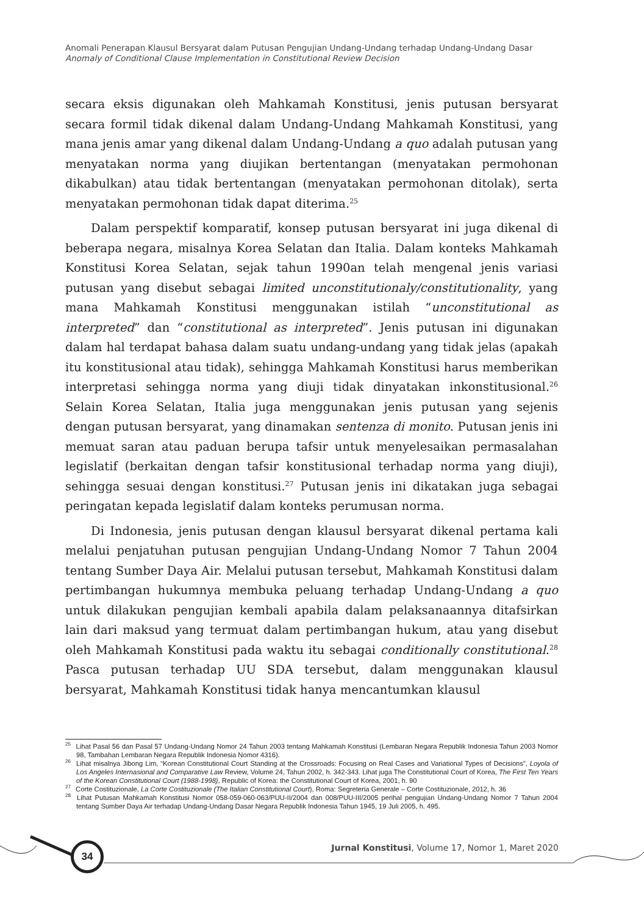Anomali Penerapan Klausul Bersyarat dalam Putusan Pengujian Undang-Undang terhadap Undang-Undang Dasar
Anomaly of Conditional Clause Implementation in Constitutional Review Decision
secara eksis digunakan oleh Mahkamah Konstitusi, jenis putusan bersyarat secara formil tidak dikenal dalam Undang-Undang Mahkamah Konstitusi, yang mana jenis amar yang dikenal dalam Undang-Undang a quo adalah putusan yang menyatakan norma yang diujikan bertentangan (menyatakan permohonan dikabulkan) atau tidak bertentangan (menyatakan permohonan ditolak), serta menyatakan permohonan tidak dapat diterima.<sup>25</sup>
Dalam perspektif komparatif, konsep putusan bersyarat ini juga dikenal di beberapa negara, misalnya Korea Selatan dan Italia. Dalam konteks Mahkamah Konstitusi Korea Selatan, sejak tahun 1990an telah mengenal jenis variasi putusan yang disebut sebagai limited unconstitutionaly/constitutionality, yang mana Mahkamah Konstitusi menggunakan istilah “unconstitutional as interpreted” dan “constitutional as interpreted”. Jenis putusan ini digunakan dalam hal terdapat bahasa dalam suatu undang-undang yang tidak jelas (apakah itu konstitusional atau tidak), sehingga Mahkamah Konstitusi harus memberikan interpretasi sehingga norma yang diuji tidak dinyatakan inkonstitusional.<sup>26</sup> Selain Korea Selatan, Italia juga menggunakan jenis putusan yang sejenis dengan putusan bersyarat, yang dinamakan sentenza di monito. Putusan jenis ini memuat saran atau paduan berupa tafsir untuk menyelesaikan permasalahan legislatif (berkaitan dengan tafsir konstitusional terhadap norma yang diuji), sehingga sesuai dengan konstitusi.<sup>27</sup> Putusan jenis ini dikatakan juga sebagai peringatan kepada legislatif dalam konteks perumusan norma.
Di Indonesia, jenis putusan dengan klausul bersyarat dikenal pertama kali melalui penjatuhan putusan pengujian Undang-Undang Nomor 7 Tahun 2004 tentang Sumber Daya Air. Melalui putusan tersebut, Mahkamah Konstitusi dalam pertimbangan hukumnya membuka peluang terhadap Undang-Undang a quo untuk dilakukan pengujian kembali apabila dalam pelaksanaannya ditafsirkan lain dari maksud yang termuat dalam pertimbangan hukum, atau yang disebut oleh Mahkamah Konstitusi pada waktu itu sebagai conditionally constitutional.<sup>28</sup> Pasca putusan terhadap UU SDA tersebut, dalam menggunakan klausul bersyarat, Mahkamah Konstitusi tidak hanya mencantumkan klausul
<sup>25</sup> Lihat Pasal 56 dan Pasal 57 Undang-Undang Nomor 24 Tahun 2003 tentang Mahkamah Konstitusi (Lembaran Negara Republik Indonesia Tahun 2003 Nomor 98, Tambahan Lembaran Negara Republik Indonesia Nomor 4316).
<sup>26</sup> Lihat misalnya Jibong Lim, “Korean Constitutional Court Standing at the Crossroads: Focusing on Real Cases and Variational Types of Decisions”, Loyola of Los Angeles Internasional and Comparative Law Review, Volume 24, Tahun 2002, h. 342-343. Lihat juga The Constitutional Court of Korea, The First Ten Years of the Korean Constitutional Court (1988-1998), Republic of Korea: the Constitutional Court of Korea, 2001, h. 90
<sup>27</sup> Corte Costituzionale, La Corte Costituzionale (The Italian Constitutional Court), Roma: Segreteria Generale – Corte Costituzionale, 2012, h. 36
<sup>28</sup> Lihat Putusan Mahkamah Konstitusi Nomor 058-059-060-063/PUU-II/2004 dan 008/PUU-III/2005 perihal pengujian Undang-Undang Nomor 7 Tahun 2004 tentang Sumber Daya Air terhadap Undang-Undang Dasar Negara Republik Indonesia Tahun 1945, 19 Juli 2005, h. 495.
34
Jurnal Konstitusi, Volume 17, Nomor 1, Maret 2020